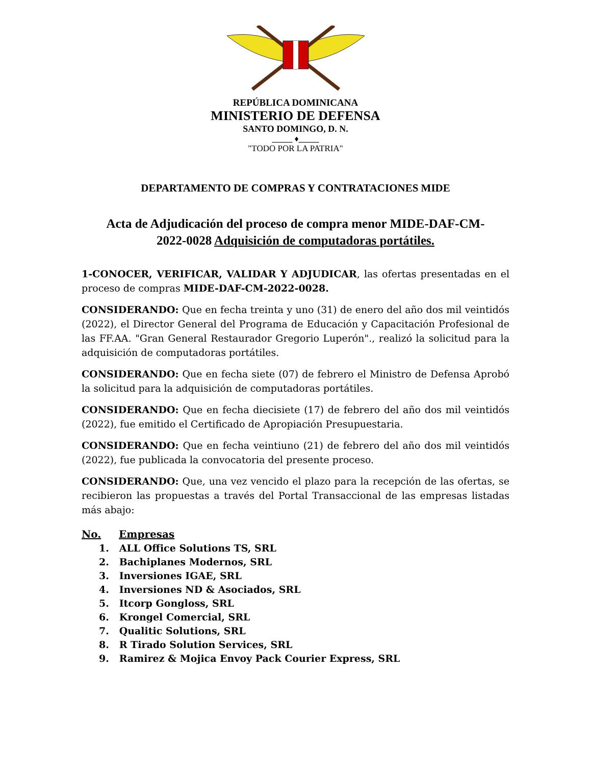REPÚBLICA DOMINICANA
MINISTERIO DE DEFENSA
SANTO DOMINGO, D. N.
_____ ♦_____
"TODO POR LA PATRIA"
DEPARTAMENTO DE COMPRAS Y CONTRATACIONES MIDE
Acta de Adjudicación del proceso de compra menor MIDE-DAF-CM-2022-0028 Adquisición de computadoras portátiles.
1-CONOCER, VERIFICAR, VALIDAR Y ADJUDICAR, las ofertas presentadas en el proceso de compras MIDE-DAF-CM-2022-0028.
CONSIDERANDO: Que en fecha treinta y uno (31) de enero del año dos mil veintidós (2022), el Director General del Programa de Educación y Capacitación Profesional de las FF.AA. "Gran General Restaurador Gregorio Luperón"., realizó la solicitud para la adquisición de computadoras portátiles.
CONSIDERANDO: Que en fecha siete (07) de febrero el Ministro de Defensa Aprobó la solicitud para la adquisición de computadoras portátiles.
CONSIDERANDO: Que en fecha diecisiete (17) de febrero del año dos mil veintidós (2022), fue emitido el Certificado de Apropiación Presupuestaria.
CONSIDERANDO: Que en fecha veintiuno (21) de febrero del año dos mil veintidós (2022), fue publicada la convocatoria del presente proceso.
CONSIDERANDO: Que, una vez vencido el plazo para la recepción de las ofertas, se recibieron las propuestas a través del Portal Transaccional de las empresas listadas más abajo:
No. Empresas
1. ALL Office Solutions TS, SRL
2. Bachiplanes Modernos, SRL
3. Inversiones IGAE, SRL
4. Inversiones ND & Asociados, SRL
5. Itcorp Gongloss, SRL
6. Krongel Comercial, SRL
7. Qualitic Solutions, SRL
8. R Tirado Solution Services, SRL
9. Ramirez & Mojica Envoy Pack Courier Express, SRL